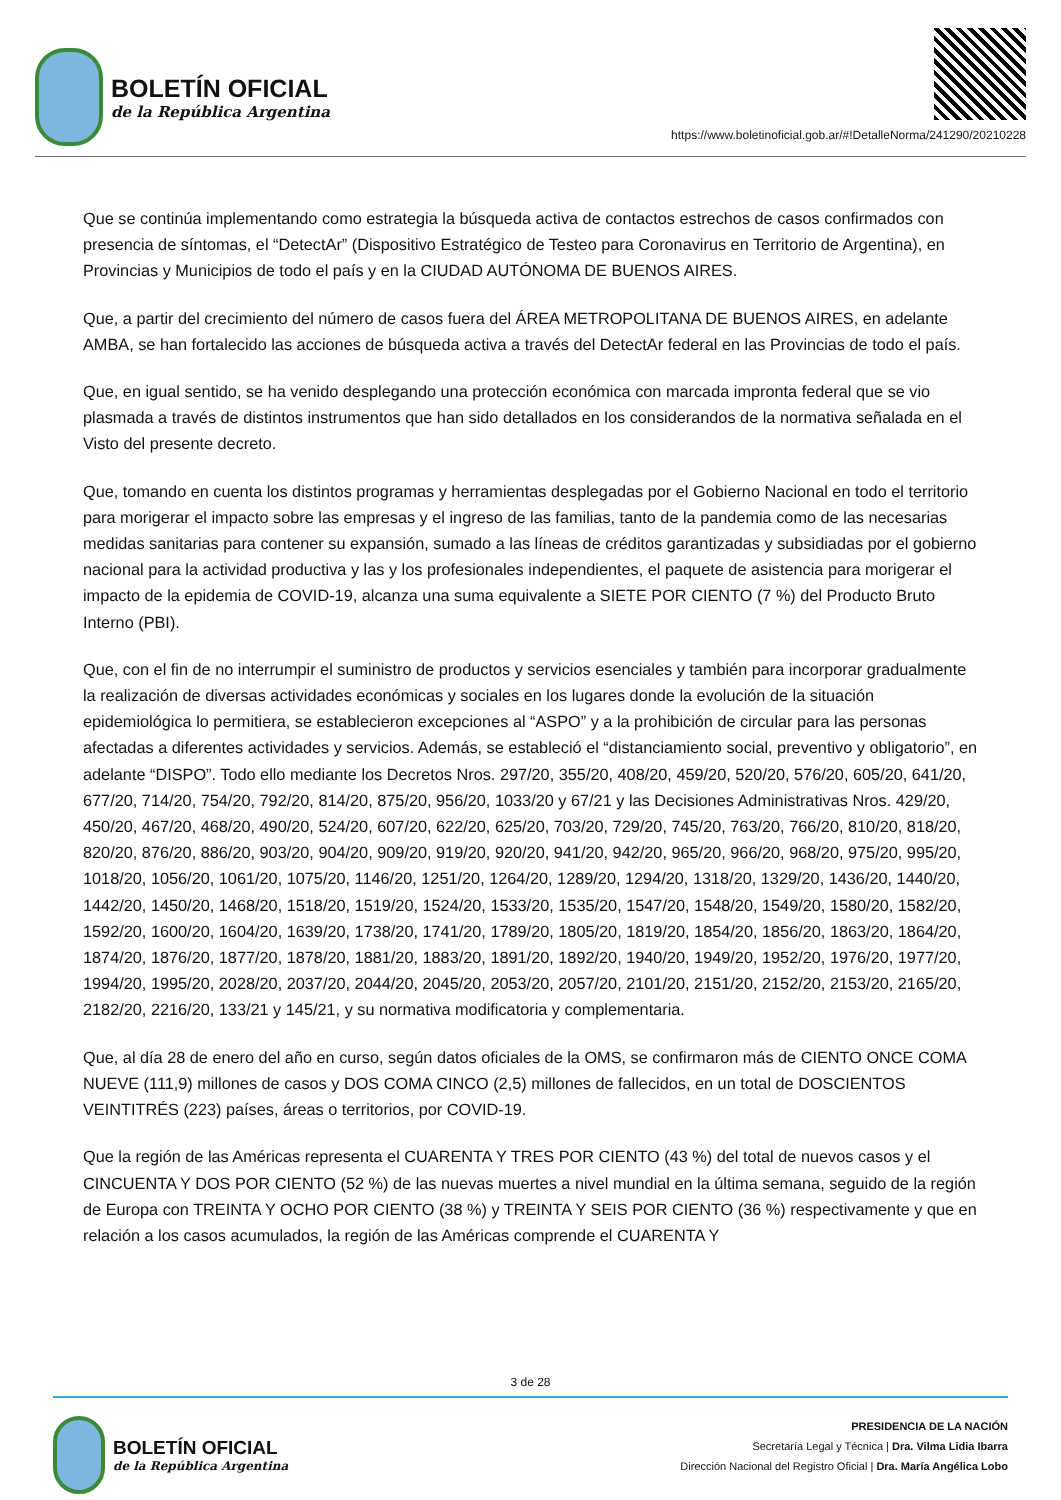BOLETÍN OFICIAL
de la República Argentina
https://www.boletinoficial.gob.ar/#!DetalleNorma/241290/20210228
Que se continúa implementando como estrategia la búsqueda activa de contactos estrechos de casos confirmados con presencia de síntomas, el “DetectAr” (Dispositivo Estratégico de Testeo para Coronavirus en Territorio de Argentina), en Provincias y Municipios de todo el país y en la CIUDAD AUTÓNOMA DE BUENOS AIRES.
Que, a partir del crecimiento del número de casos fuera del ÁREA METROPOLITANA DE BUENOS AIRES, en adelante AMBA, se han fortalecido las acciones de búsqueda activa a través del DetectAr federal en las Provincias de todo el país.
Que, en igual sentido, se ha venido desplegando una protección económica con marcada impronta federal que se vio plasmada a través de distintos instrumentos que han sido detallados en los considerandos de la normativa señalada en el Visto del presente decreto.
Que, tomando en cuenta los distintos programas y herramientas desplegadas por el Gobierno Nacional en todo el territorio para morigerar el impacto sobre las empresas y el ingreso de las familias, tanto de la pandemia como de las necesarias medidas sanitarias para contener su expansión, sumado a las líneas de créditos garantizadas y subsidiadas por el gobierno nacional para la actividad productiva y las y los profesionales independientes, el paquete de asistencia para morigerar el impacto de la epidemia de COVID-19, alcanza una suma equivalente a SIETE POR CIENTO (7 %) del Producto Bruto Interno (PBI).
Que, con el fin de no interrumpir el suministro de productos y servicios esenciales y también para incorporar gradualmente la realización de diversas actividades económicas y sociales en los lugares donde la evolución de la situación epidemiológica lo permitiera, se establecieron excepciones al “ASPO” y a la prohibición de circular para las personas afectadas a diferentes actividades y servicios. Además, se estableció el “distanciamiento social, preventivo y obligatorio”, en adelante “DISPO”. Todo ello mediante los Decretos Nros. 297/20, 355/20, 408/20, 459/20, 520/20, 576/20, 605/20, 641/20, 677/20, 714/20, 754/20, 792/20, 814/20, 875/20, 956/20, 1033/20 y 67/21 y las Decisiones Administrativas Nros. 429/20, 450/20, 467/20, 468/20, 490/20, 524/20, 607/20, 622/20, 625/20, 703/20, 729/20, 745/20, 763/20, 766/20, 810/20, 818/20, 820/20, 876/20, 886/20, 903/20, 904/20, 909/20, 919/20, 920/20, 941/20, 942/20, 965/20, 966/20, 968/20, 975/20, 995/20, 1018/20, 1056/20, 1061/20, 1075/20, 1146/20, 1251/20, 1264/20, 1289/20, 1294/20, 1318/20, 1329/20, 1436/20, 1440/20, 1442/20, 1450/20, 1468/20, 1518/20, 1519/20, 1524/20, 1533/20, 1535/20, 1547/20, 1548/20, 1549/20, 1580/20, 1582/20, 1592/20, 1600/20, 1604/20, 1639/20, 1738/20, 1741/20, 1789/20, 1805/20, 1819/20, 1854/20, 1856/20, 1863/20, 1864/20, 1874/20, 1876/20, 1877/20, 1878/20, 1881/20, 1883/20, 1891/20, 1892/20, 1940/20, 1949/20, 1952/20, 1976/20, 1977/20, 1994/20, 1995/20, 2028/20, 2037/20, 2044/20, 2045/20, 2053/20, 2057/20, 2101/20, 2151/20, 2152/20, 2153/20, 2165/20, 2182/20, 2216/20, 133/21 y 145/21, y su normativa modificatoria y complementaria.
Que, al día 28 de enero del año en curso, según datos oficiales de la OMS, se confirmaron más de CIENTO ONCE COMA NUEVE (111,9) millones de casos y DOS COMA CINCO (2,5) millones de fallecidos, en un total de DOSCIENTOS VEINTITRÉS (223) países, áreas o territorios, por COVID-19.
Que la región de las Américas representa el CUARENTA Y TRES POR CIENTO (43 %) del total de nuevos casos y el CINCUENTA Y DOS POR CIENTO (52 %) de las nuevas muertes a nivel mundial en la última semana, seguido de la región de Europa con TREINTA Y OCHO POR CIENTO (38 %) y TREINTA Y SEIS POR CIENTO (36 %) respectivamente y que en relación a los casos acumulados, la región de las Américas comprende el CUARENTA Y
3 de 28
BOLETÍN OFICIAL
de la República Argentina
PRESIDENCIA DE LA NACIÓN
Secretaría Legal y Técnica | Dra. Vilma Lidia Ibarra
Dirección Nacional del Registro Oficial | Dra. María Angélica Lobo